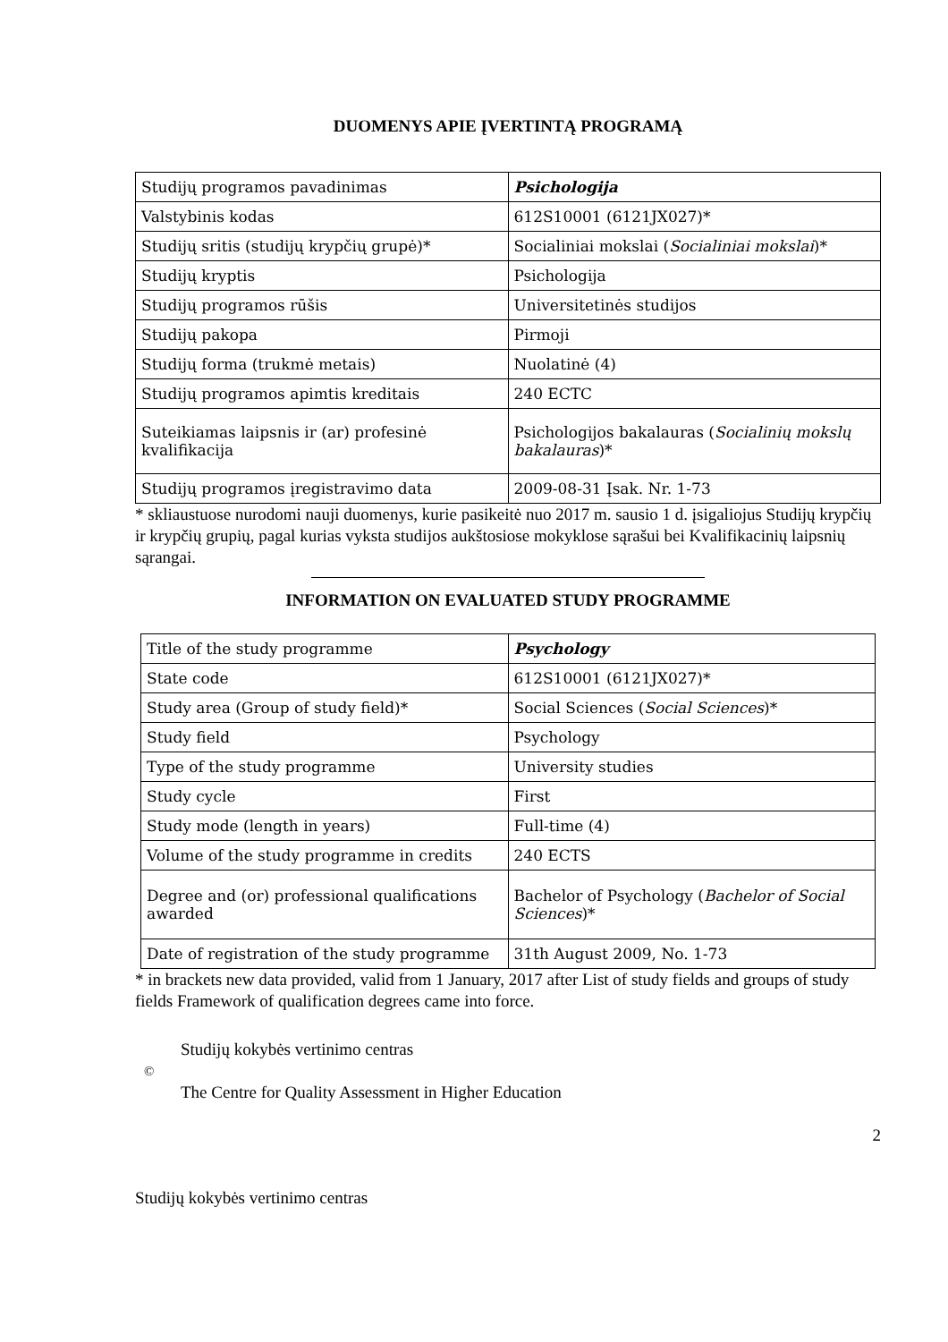DUOMENYS APIE ĮVERTINTĄ PROGRAMĄ
| Studijų programos pavadinimas | Psichologija |
| Valstybinis kodas | 612S10001 (6121JX027)* |
| Studijų sritis (studijų krypčių grupė)* | Socialiniai mokslai ( Socialiniai mokslai )* |
| Studijų kryptis | Psichologija |
| Studijų programos rūšis | Universitetinės studijos |
| Studijų pakopa | Pirmoji |
| Studijų forma (trukmė metais) | Nuolatinė (4) |
| Studijų programos apimtis kreditais | 240 ECTC |
| Suteikiamas laipsnis ir (ar) profesinė kvalifikacija | Psichologijos bakalauras ( Socialinių mokslų bakalauras )* |
| Studijų programos įregistravimo data | 2009-08-31 Įsak. Nr. 1-73 |
* skliaustuose nurodomi nauji duomenys, kurie pasikeitė nuo 2017 m. sausio 1 d. įsigaliojus Studijų krypčių ir krypčių grupių, pagal kurias vyksta studijos aukštosiose mokyklose sąrašui bei Kvalifikacinių laipsnių sąrangai.
INFORMATION ON EVALUATED STUDY PROGRAMME
| Title of the study programme | Psychology |
| State code | 612S10001 (6121JX027)* |
| Study area (Group of study field)* | Social Sciences ( Social Sciences )* |
| Study field | Psychology |
| Type of the study programme | University studies |
| Study cycle | First |
| Study mode (length in years) | Full-time (4) |
| Volume of the study programme in credits | 240 ECTS |
| Degree and (or) professional qualifications awarded | Bachelor of Psychology ( Bachelor of Social Sciences )* |
| Date of registration of the study programme | 31th August 2009, No. 1-73 |
* in brackets new data provided, valid from 1 January, 2017 after List of study fields and groups of study fields Framework of qualification degrees came into force.
Studijų kokybės vertinimo centras
©
The Centre for Quality Assessment in Higher Education
2
Studijų kokybės vertinimo centras